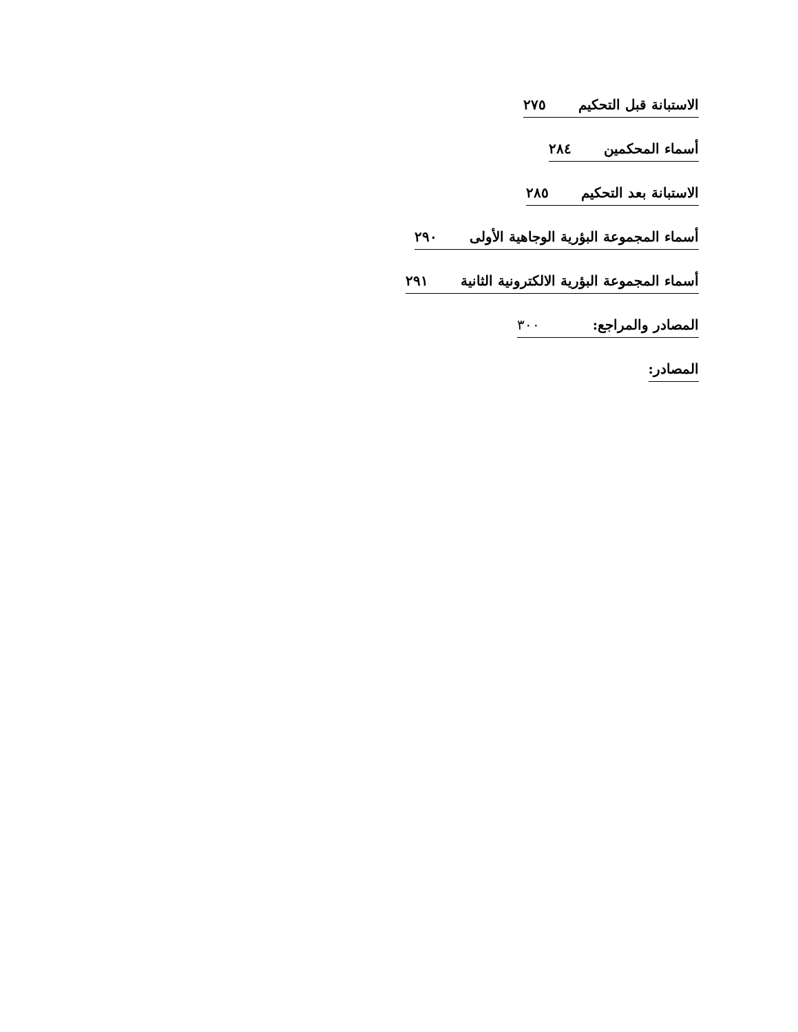الاستبانة قبل التحكيم ٢٧٥
أسماء المحكمين ٢٨٤
الاستبانة بعد التحكيم ٢٨٥
أسماء المجموعة البؤرية الوجاهية الأولى ٢٩٠
أسماء المجموعة البؤرية الالكترونية الثانية ٢٩١
المصادر والمراجع: ٣٠٠
المصادر: